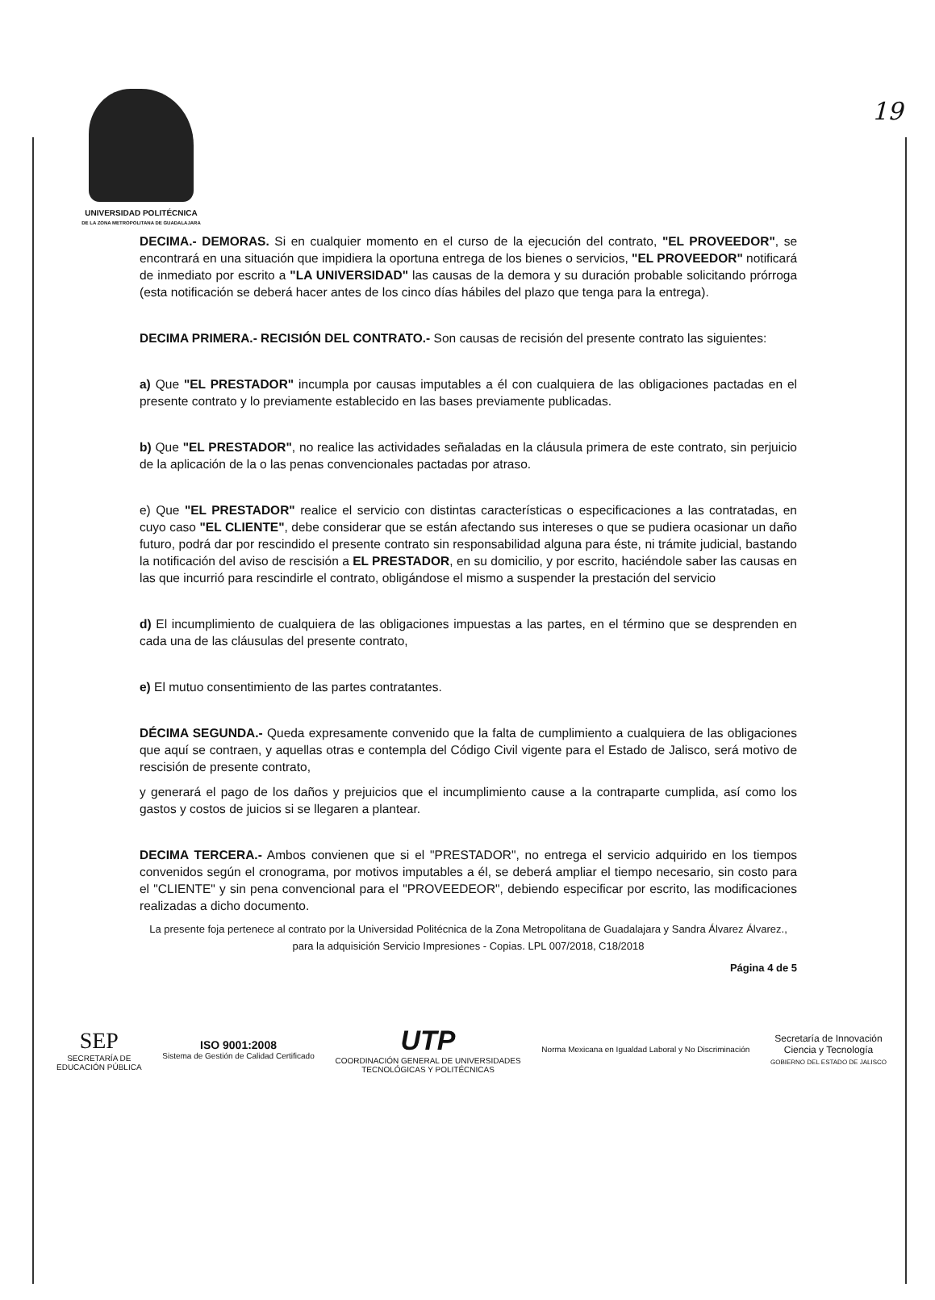19
UNIVERSIDAD POLITÉCNICA
DE LA ZONA METROPOLITANA DE GUADALAJARA
DECIMA.- DEMORAS. Si en cualquier momento en el curso de la ejecución del contrato, "EL PROVEEDOR", se encontrará en una situación que impidiera la oportuna entrega de los bienes o servicios, "EL PROVEEDOR" notificará de inmediato por escrito a "LA UNIVERSIDAD" las causas de la demora y su duración probable solicitando prórroga (esta notificación se deberá hacer antes de los cinco días hábiles del plazo que tenga para la entrega).
DECIMA PRIMERA.- RECISIÓN DEL CONTRATO.- Son causas de recisión del presente contrato las siguientes:
a) Que "EL PRESTADOR" incumpla por causas imputables a él con cualquiera de las obligaciones pactadas en el presente contrato y lo previamente establecido en las bases previamente publicadas.
b) Que "EL PRESTADOR", no realice las actividades señaladas en la cláusula primera de este contrato, sin perjuicio de la aplicación de la o las penas convencionales pactadas por atraso.
e) Que "EL PRESTADOR" realice el servicio con distintas características o especificaciones a las contratadas, en cuyo caso "EL CLIENTE", debe considerar que se están afectando sus intereses o que se pudiera ocasionar un daño futuro, podrá dar por rescindido el presente contrato sin responsabilidad alguna para éste, ni trámite judicial, bastando la notificación del aviso de rescisión a EL PRESTADOR, en su domicilio, y por escrito, haciéndole saber las causas en las que incurrió para rescindirle el contrato, obligándose el mismo a suspender la prestación del servicio
d) El incumplimiento de cualquiera de las obligaciones impuestas a las partes, en el término que se desprenden en cada una de las cláusulas del presente contrato,
e) El mutuo consentimiento de las partes contratantes.
DÉCIMA SEGUNDA.- Queda expresamente convenido que la falta de cumplimiento a cualquiera de las obligaciones que aquí se contraen, y aquellas otras e contempla del Código Civil vigente para el Estado de Jalisco, será motivo de rescisión de presente contrato,
y generará el pago de los daños y prejuicios que el incumplimiento cause a la contraparte cumplida, así como los gastos y costos de juicios si se llegaren a plantear.
DECIMA TERCERA.- Ambos convienen que si el "PRESTADOR", no entrega el servicio adquirido en los tiempos convenidos según el cronograma, por motivos imputables a él, se deberá ampliar el tiempo necesario, sin costo para el "CLIENTE" y sin pena convencional para el "PROVEEDEOR", debiendo especificar por escrito, las modificaciones realizadas a dicho documento.
La presente foja pertenece al contrato por la Universidad Politécnica de la Zona Metropolitana de Guadalajara y Sandra Álvarez Álvarez., para la adquisición Servicio Impresiones - Copias. LPL 007/2018, C18/2018
Página 4 de 5
SEP
SECRETARÍA DE
EDUCACIÓN PÚBLICA
ISO 9001:2008
Sistema de Gestión de Calidad Certificado
UTP
COORDINACIÓN GENERAL DE UNIVERSIDADES
TECNOLÓGICAS Y POLITÉCNICAS
Norma Mexicana en Igualdad Laboral y No Discriminación
Secretaría de Innovación
Ciencia y Tecnología
GOBIERNO DEL ESTADO DE JALISCO